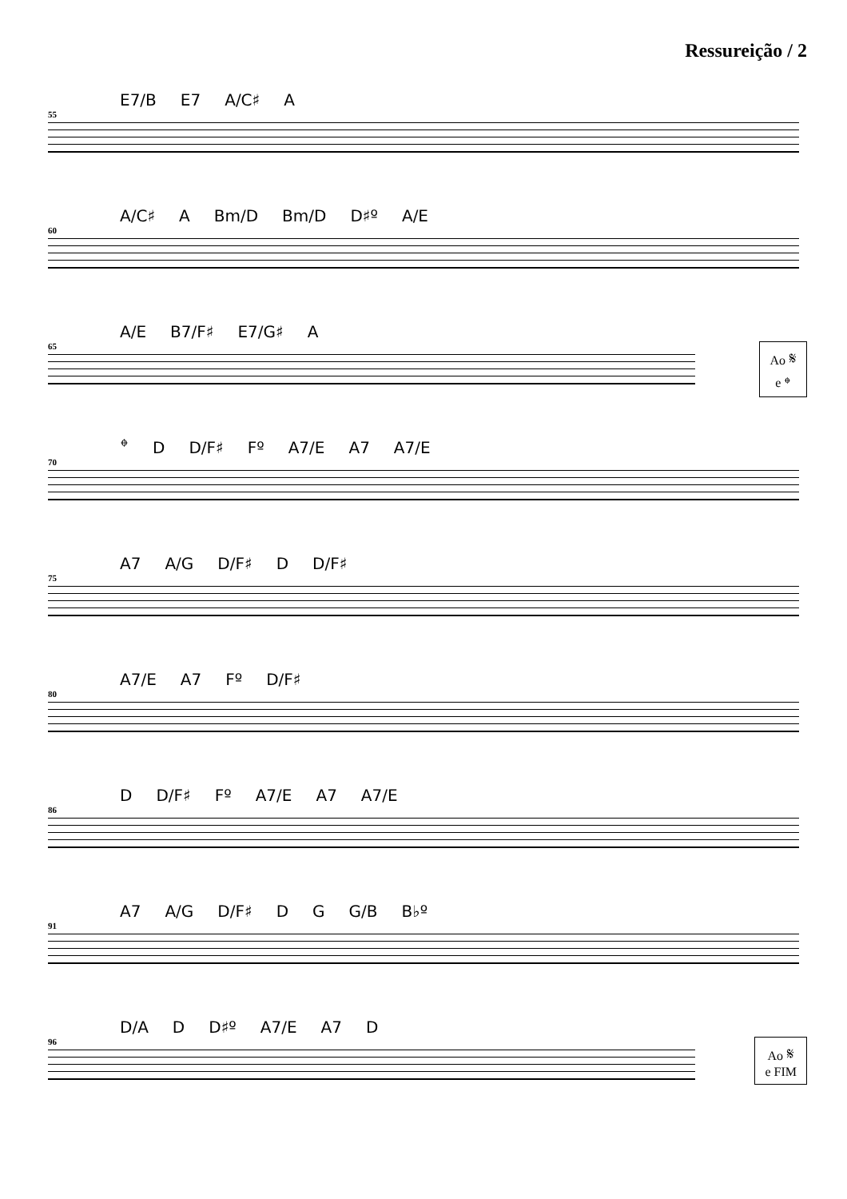Ressureição / 2
E7/B E7 A/C♯ A
55
A/C♯ A Bm/D Bm/D D♯º A/E
60
A/E B7/F♯ E7/G♯ A
65
Ao 𝄋
e 𝄌
𝄌 D D/F♯ Fº A7/E A7 A7/E
70
A7 A/G D/F♯ D D/F♯
75
A7/E A7 Fº D/F♯
80
D D/F♯ Fº A7/E A7 A7/E
86
A7 A/G D/F♯ D G G/B B♭º
91
D/A D D♯º A7/E A7 D
96
Ao 𝄋
e FIM